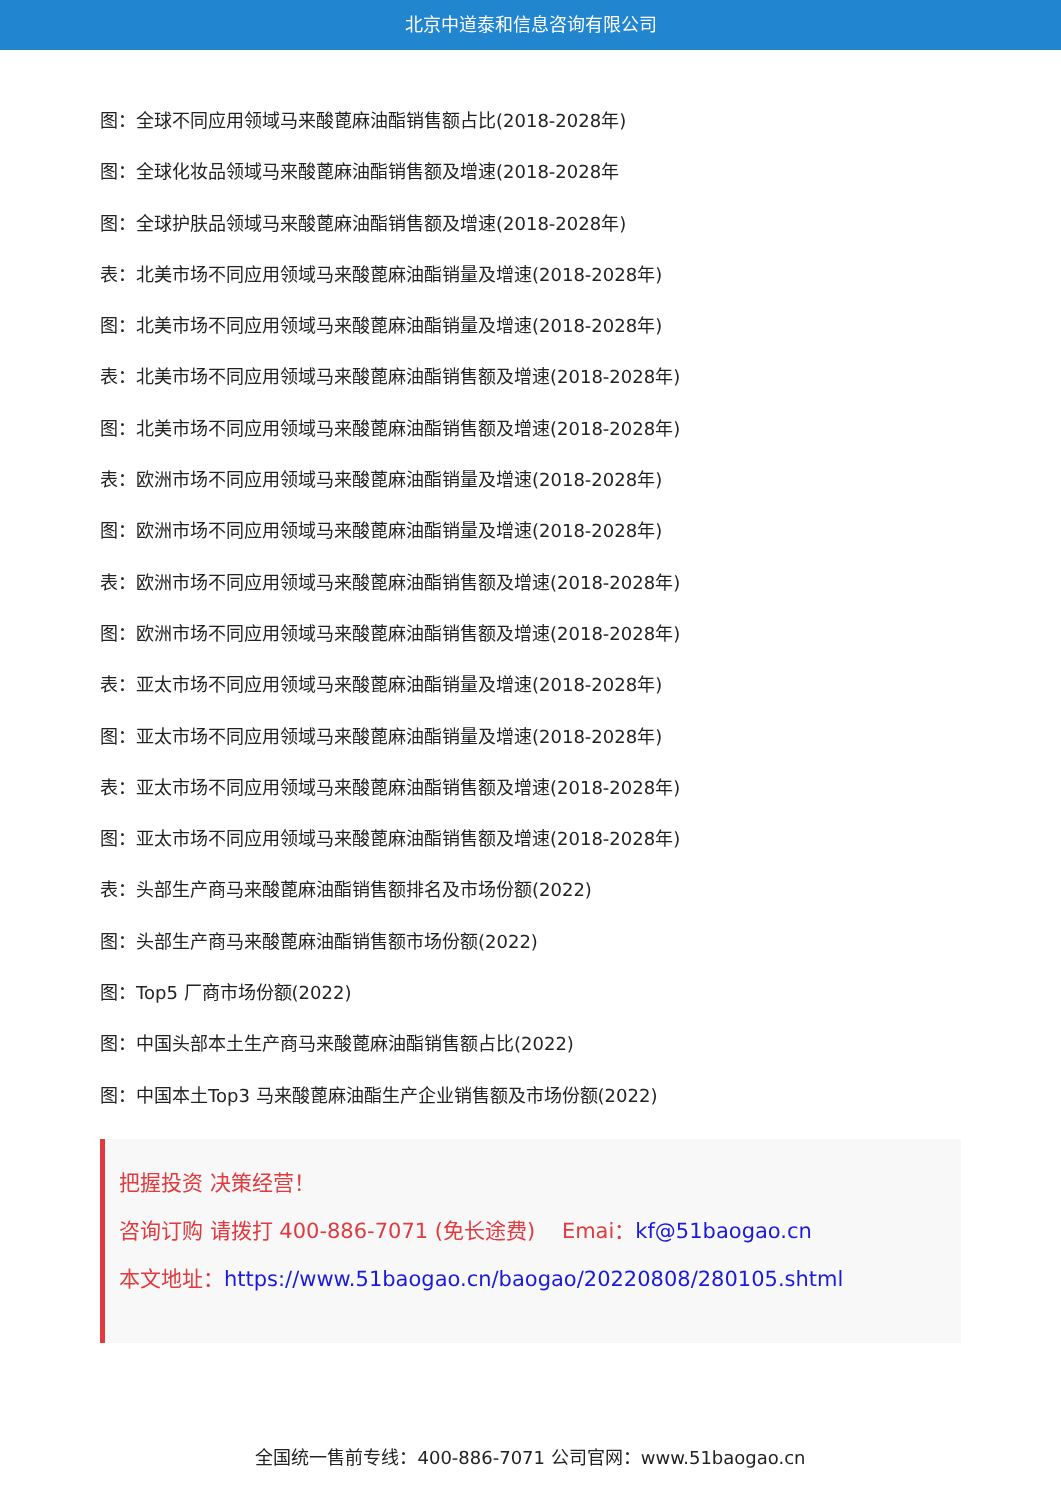北京中道泰和信息咨询有限公司
图：全球不同应用领域马来酸蓖麻油酯销售额占比(2018-2028年)
图：全球化妆品领域马来酸蓖麻油酯销售额及增速(2018-2028年
图：全球护肤品领域马来酸蓖麻油酯销售额及增速(2018-2028年)
表：北美市场不同应用领域马来酸蓖麻油酯销量及增速(2018-2028年)
图：北美市场不同应用领域马来酸蓖麻油酯销量及增速(2018-2028年)
表：北美市场不同应用领域马来酸蓖麻油酯销售额及增速(2018-2028年)
图：北美市场不同应用领域马来酸蓖麻油酯销售额及增速(2018-2028年)
表：欧洲市场不同应用领域马来酸蓖麻油酯销量及增速(2018-2028年)
图：欧洲市场不同应用领域马来酸蓖麻油酯销量及增速(2018-2028年)
表：欧洲市场不同应用领域马来酸蓖麻油酯销售额及增速(2018-2028年)
图：欧洲市场不同应用领域马来酸蓖麻油酯销售额及增速(2018-2028年)
表：亚太市场不同应用领域马来酸蓖麻油酯销量及增速(2018-2028年)
图：亚太市场不同应用领域马来酸蓖麻油酯销量及增速(2018-2028年)
表：亚太市场不同应用领域马来酸蓖麻油酯销售额及增速(2018-2028年)
图：亚太市场不同应用领域马来酸蓖麻油酯销售额及增速(2018-2028年)
表：头部生产商马来酸蓖麻油酯销售额排名及市场份额(2022)
图：头部生产商马来酸蓖麻油酯销售额市场份额(2022)
图：Top5 厂商市场份额(2022)
图：中国头部本土生产商马来酸蓖麻油酯销售额占比(2022)
图：中国本土Top3 马来酸蓖麻油酯生产企业销售额及市场份额(2022)
把握投资 决策经营！
咨询订购 请拨打 400-886-7071 (免长途费) Emai：kf@51baogao.cn
本文地址：https://www.51baogao.cn/baogao/20220808/280105.shtml
全国统一售前专线：400-886-7071 公司官网：www.51baogao.cn